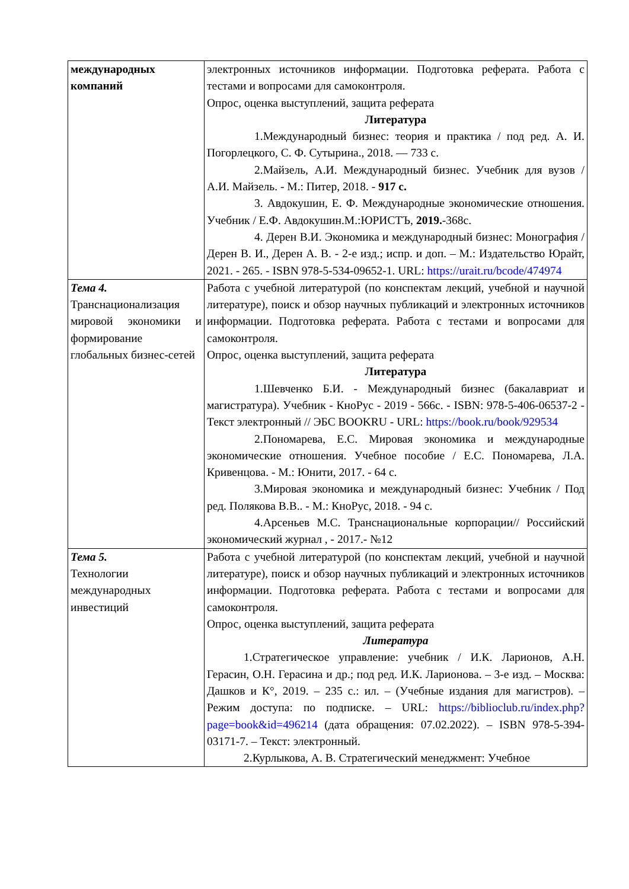| международных компаний | электронных источников информации. Подготовка реферата. Работа с тестами и вопросами для самоконтроля. Опрос, оценка выступлений, защита реферата Литература 1.Международный бизнес: теория и практика / под ред. А. И. Погорлецкого, С. Ф. Сутырина., 2018. — 733 с. 2.Майзель, А.И. Международный бизнес. Учебник для вузов / А.И. Майзель. - М.: Питер, 2018. - 917 с. 3. Авдокушин, Е. Ф. Международные экономические отношения. Учебник / Е.Ф. Авдокушин.М.:ЮРИСТЪ, 2019. -368с. 4. Дерен В.И. Экономика и международный бизнес: Монография / Дерен В. И., Дерен А. В. - 2-е изд.; испр. и доп. – М.: Издательство Юрайт, 2021. - 265. - ISBN 978-5-534-09652-1. URL: https://urait.ru/bcode/474974 |
| Тема 4. Транснационализация мировой экономики и формирование глобальных бизнес-сетей | Работа с учебной литературой (по конспектам лекций, учебной и научной литературе), поиск и обзор научных публикаций и электронных источников информации. Подготовка реферата. Работа с тестами и вопросами для самоконтроля. Опрос, оценка выступлений, защита реферата Литература 1.Шевченко Б.И. - Международный бизнес (бакалавриат и магистратура). Учебник - КноРус - 2019 - 566с. - ISBN: 978-5-406-06537-2 - Текст электронный // ЭБС BOOKRU - URL: https://book.ru/book/929534 2.Пономарева, Е.С. Мировая экономика и международные экономические отношения. Учебное пособие / Е.С. Пономарева, Л.А. Кривенцова. - М.: Юнити, 2017. - 64 с. 3.Мировая экономика и международный бизнес: Учебник / Под ред. Полякова В.В.. - М.: КноРус, 2018. - 94 с. 4.Арсеньев М.С. Транснациональные корпорации// Российский экономический журнал , - 2017.- №12 |
| Тема 5. Технологии международных инвестиций | Работа с учебной литературой (по конспектам лекций, учебной и научной литературе), поиск и обзор научных публикаций и электронных источников информации. Подготовка реферата. Работа с тестами и вопросами для самоконтроля. Опрос, оценка выступлений, защита реферата Литература 1.Стратегическое управление: учебник / И.К. Ларионов, А.Н. Герасин, О.Н. Герасина и др.; под ред. И.К. Ларионова. – 3-е изд. – Москва: Дашков и К°, 2019. – 235 с.: ил. – (Учебные издания для магистров). – Режим доступа: по подписке. – URL: https://biblioclub.ru/index.php?page=book&id=496214 (дата обращения: 07.02.2022). – ISBN 978-5-394-03171-7. – Текст: электронный. 2.Курлыкова, А. В. Стратегический менеджмент: Учебное |